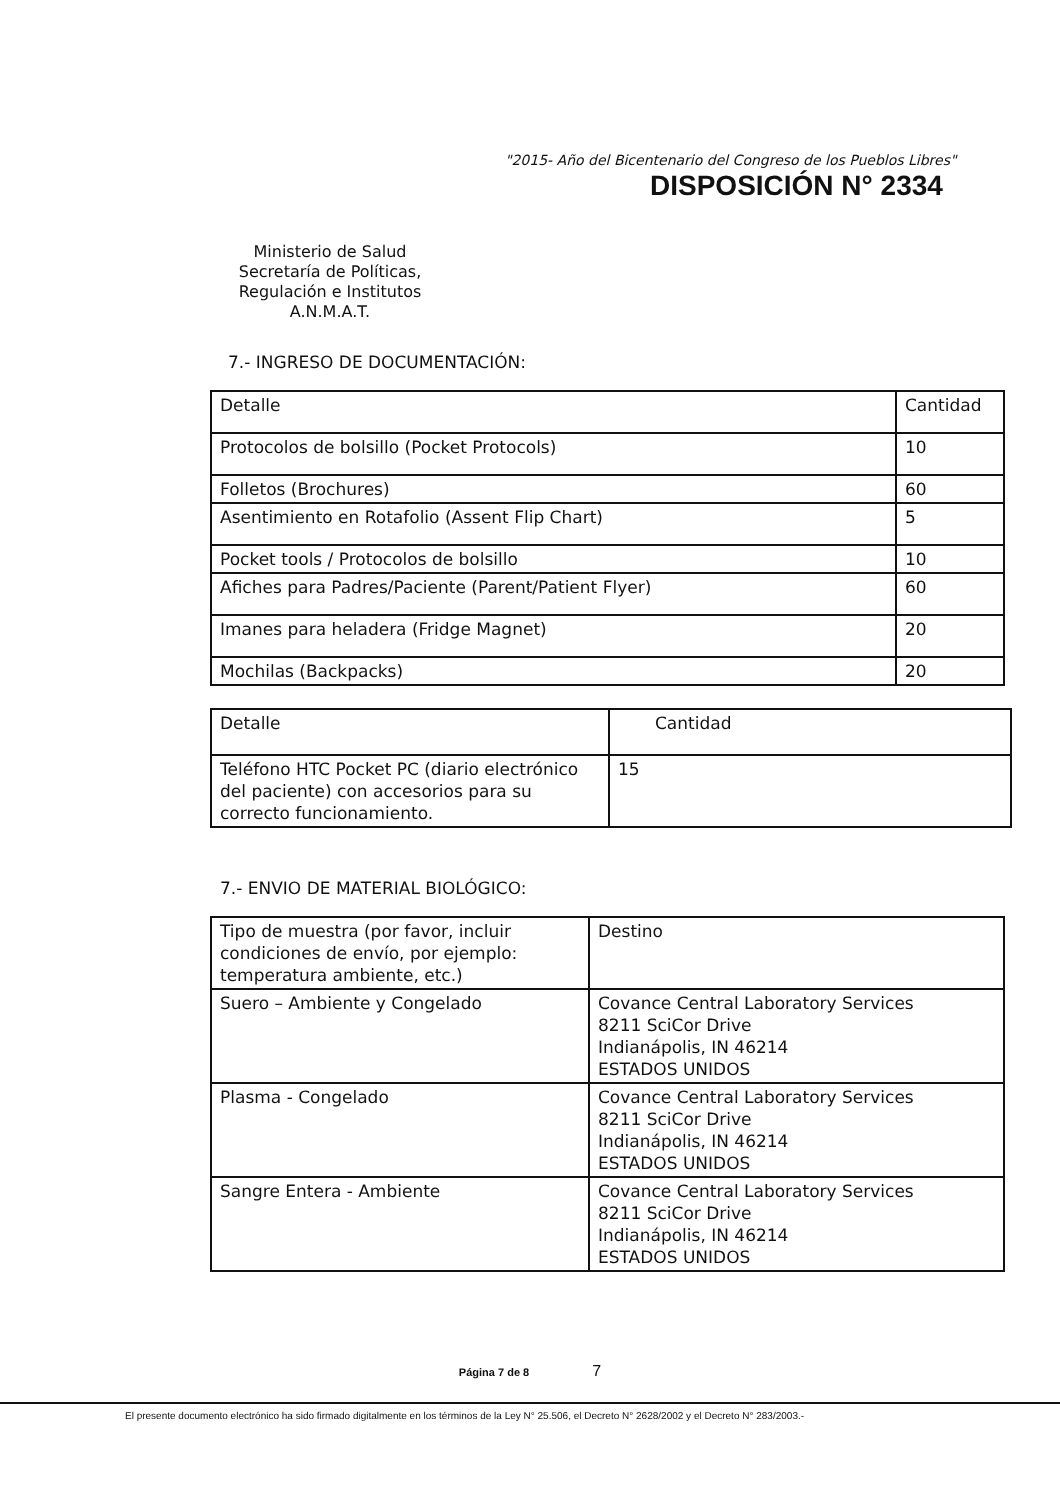"2015- Año del Bicentenario del Congreso de los Pueblos Libres"
DISPOSICIÓN N° 2334
Ministerio de Salud
Secretaría de Políticas,
Regulación e Institutos
A.N.M.A.T.
7.- INGRESO DE DOCUMENTACIÓN:
| Detalle | Cantidad |
| Protocolos de bolsillo (Pocket Protocols) | 10 |
| Folletos (Brochures) | 60 |
| Asentimiento en Rotafolio (Assent Flip Chart) | 5 |
| Pocket tools / Protocolos de bolsillo | 10 |
| Afiches para Padres/Paciente (Parent/Patient Flyer) | 60 |
| Imanes para heladera (Fridge Magnet) | 20 |
| Mochilas (Backpacks) | 20 |
| Detalle | Cantidad |
| Teléfono HTC Pocket PC (diario electrónico del paciente) con accesorios para su correcto funcionamiento. | 15 |
7.- ENVIO DE MATERIAL BIOLÓGICO:
| Tipo de muestra (por favor, incluir condiciones de envío, por ejemplo: temperatura ambiente, etc.) | Destino |
| Suero – Ambiente y Congelado | Covance Central Laboratory Services 8211 SciCor Drive Indianápolis, IN 46214 ESTADOS UNIDOS |
| Plasma - Congelado | Covance Central Laboratory Services 8211 SciCor Drive Indianápolis, IN 46214 ESTADOS UNIDOS |
| Sangre Entera - Ambiente | Covance Central Laboratory Services 8211 SciCor Drive Indianápolis, IN 46214 ESTADOS UNIDOS |
Página 7 de 8 7
El presente documento electrónico ha sido firmado digitalmente en los términos de la Ley N° 25.506, el Decreto N° 2628/2002 y el Decreto N° 283/2003.-